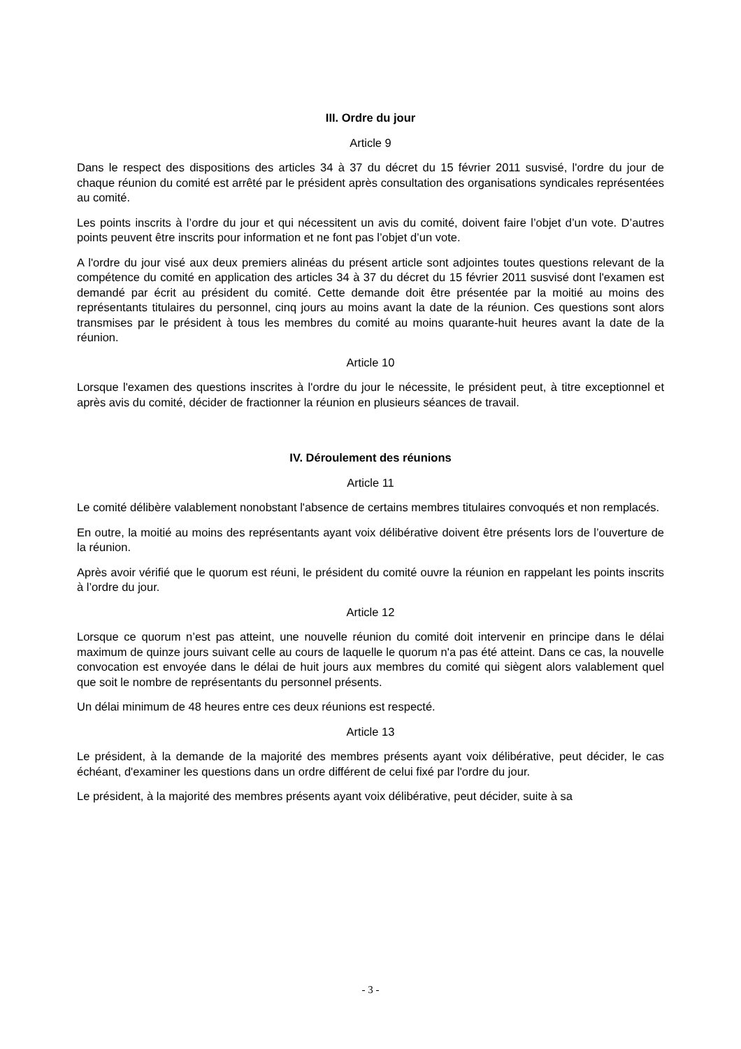III. Ordre du jour
Article 9
Dans le respect des dispositions des articles 34 à 37 du décret du 15 février 2011 susvisé, l'ordre du jour de chaque réunion du comité est arrêté par le président après consultation des organisations syndicales représentées au comité.
Les points inscrits à l’ordre du jour et qui nécessitent un avis du comité, doivent faire l’objet d’un vote. D’autres points peuvent être inscrits pour information et ne font pas l’objet d’un vote.
A l'ordre du jour visé aux deux premiers alinéas du présent article sont adjointes toutes questions relevant de la compétence du comité en application des articles 34 à 37 du décret du 15 février 2011 susvisé dont l'examen est demandé par écrit au président du comité. Cette demande doit être présentée par la moitié au moins des représentants titulaires du personnel, cinq jours au moins avant la date de la réunion. Ces questions sont alors transmises par le président à tous les membres du comité au moins quarante-huit heures avant la date de la réunion.
Article 10
Lorsque l'examen des questions inscrites à l'ordre du jour le nécessite, le président peut, à titre exceptionnel et après avis du comité, décider de fractionner la réunion en plusieurs séances de travail.
IV. Déroulement des réunions
Article 11
Le comité délibère valablement nonobstant l'absence de certains membres titulaires convoqués et non remplacés.
En outre, la moitié au moins des représentants ayant voix délibérative doivent être présents lors de l’ouverture de la réunion.
Après avoir vérifié que le quorum est réuni, le président du comité ouvre la réunion en rappelant les points inscrits à l’ordre du jour.
Article 12
Lorsque ce quorum n’est pas atteint, une nouvelle réunion du comité doit intervenir en principe dans le délai maximum de quinze jours suivant celle au cours de laquelle le quorum n'a pas été atteint. Dans ce cas, la nouvelle convocation est envoyée dans le délai de huit jours aux membres du comité qui siègent alors valablement quel que soit le nombre de représentants du personnel présents.
Un délai minimum de 48 heures entre ces deux réunions est respecté.
Article 13
Le président, à la demande de la majorité des membres présents ayant voix délibérative, peut décider, le cas échéant, d'examiner les questions dans un ordre différent de celui fixé par l'ordre du jour.
Le président, à la majorité des membres présents ayant voix délibérative, peut décider, suite à sa
- 3 -